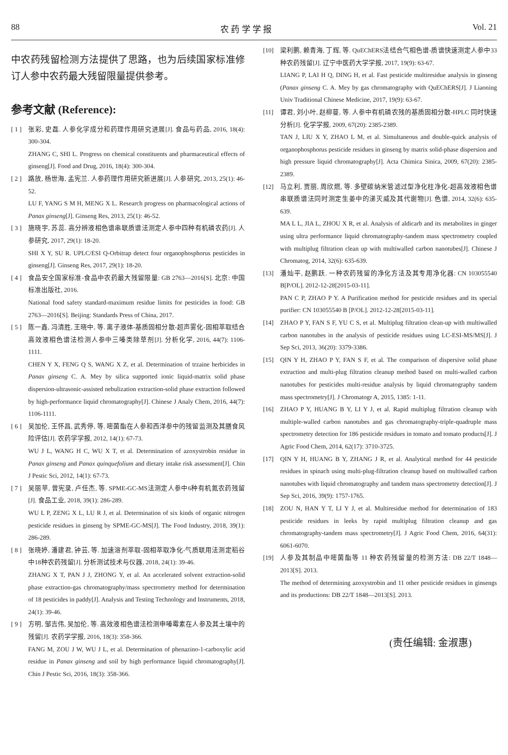88 农 药 学 学 报 Vol. 21
中农药残留检测方法提供了思路，也为后续国家标准修订人参中农药最大残留限量提供参考。
参考文献 (Reference):
[ 1 ]
张彩, 史磊. 人参化学成分和药理作用研究进展[J]. 食品与药品, 2016, 18(4): 300-304.
ZHANG C, SHI L. Progress on chemical constituents and pharmaceutical effects of ginseng[J]. Food and Drug, 2016, 18(4): 300-304.
[ 2 ]
路放, 杨世海, 孟宪兰. 人参药理作用研究新进展[J]. 人参研究, 2013, 25(1): 46-52.
LU F, YANG S M H, MENG X L. Research progress on pharmacological actions of Panax ginseng[J]. Ginseng Res, 2013, 25(1): 46-52.
[ 3 ]
施晓宇, 苏蕊. 高分辨液相色谱串联质谱法测定人参中四种有机磷农药[J]. 人参研究, 2017, 29(1): 18-20.
SHI X Y, SU R. UPLC/ESI Q-Orbitrap detect four organophosphorus pesticides in ginseng[J]. Ginseng Res, 2017, 29(1): 18-20.
[ 4 ]
食品安全国家标准-食品中农药最大残留限量: GB 2763—2016[S]. 北京: 中国标准出版社, 2016.
National food safety standard-maximum residue limits for pesticides in food: GB 2763—2016[S]. Beijing: Standards Press of China, 2017.
[ 5 ]
陈一鑫, 冯清胜, 王晓中, 等. 离子液体-基质固相分散-超声雾化-固相萃取结合高效液相色谱法检测人参中三嗪类除草剂[J]. 分析化学, 2016, 44(7): 1106-1111.
CHEN Y X, FENG Q S, WANG X Z, et al. Determination of trzaine herbicides in Panax ginseng C. A. Mey by silica supported ionic liquid-matrix solid phase dispersion-ultrasonic-assisted nebulization extraction-solid phase extraction followed by high-performance liquid chromatography[J]. Chinese J Analy Chem, 2016, 44(7): 1106-1111.
[ 6 ]
吴加伦, 王怀昌, 武秀停, 等. 嘧菌酯在人参和西洋参中的残留监测及其膳食风险评估[J]. 农药学学报, 2012, 14(1): 67-73.
WU J L, WANG H C, WU X T, et al. Determination of azoxystrobin residue in Panax ginseng and Panax quinquefolium and dietary intake risk assessment[J]. Chin J Pestic Sci, 2012, 14(1): 67-73.
[ 7 ]
吴丽苹, 曾宪录, 卢任杰, 等. SPME-GC-MS法测定人参中6种有机氮农药残留[J]. 食品工业, 2018, 39(1): 286-289.
WU L P, ZENG X L, LU R J, et al. Determination of six kinds of organic nitrogen pesticide residues in ginseng by SPME-GC-MS[J]. The Food Industry, 2018, 39(1): 286-289.
[ 8 ]
张晓婷, 潘建君, 钟芸, 等. 加速溶剂萃取-固相萃取净化-气质联用法测定稻谷中18种农药残留[J]. 分析测试技术与仪器, 2018, 24(1): 39-46.
ZHANG X T, PAN J J, ZHONG Y, et al. An accelerated solvent extraction-solid phase extraction-gas chromatography/mass spectrometry method for determination of 18 pesticides in paddy[J]. Analysis and Testing Technology and Instruments, 2018, 24(1): 39-46.
[ 9 ]
方明, 邹吉伟, 吴加伦, 等. 高效液相色谱法检测申嗪霉素在人参及其土壤中的残留[J]. 农药学学报, 2016, 18(3): 358-366.
FANG M, ZOU J W, WU J L, et al. Determination of phenazino-1-carboxylic acid residue in Panax ginseng and soil by high performance liquid chromatography[J]. Chin J Pestic Sci, 2016, 18(3): 358-366.
[10] 梁利鹏, 赖青海, 丁辉, 等. QuEChERS法结合气相色谱-质谱快速测定人参中33种农药残留[J]. 辽宁中医药大学学报, 2017, 19(9): 63-67.
LIANG P, LAI H Q, DING H, et al. Fast pesticide multiresidue analysis in ginseng (Panax ginseng C. A. Mey by gas chromatography with QuEChERS[J]. J Liaoning Univ Traditional Chinese Medicine, 2017, 19(9): 63-67.
[11] 谭君, 刘小叶, 赵柳蔓, 等. 人参中有机磷农残的基质固相分散-HPLC 同时快速分析[J]. 化学学报, 2009, 67(20): 2385-2389.
TAN J, LIU X Y, ZHAO L M, et al. Simultaneous and double-quick analysis of organophosphorus pesticide residues in ginseng by matrix solid-phase dispersion and high pressure liquid chromatography[J]. Acta Chimica Sinica, 2009, 67(20): 2385-2389.
[12] 马立利, 贾丽, 周欣燃, 等. 多壁碳纳米管滤过型净化柱净化-超高效液相色谱串联质谱法同时测定生姜中的涕灭威及其代谢物[J]. 色谱, 2014, 32(6): 635-639.
MA L L, JIA L, ZHOU X R, et al. Analysis of aldicarb and its metabolites in ginger using ultra performance liquid chromatography-tandem mass spectrometry coupled with multiplug filtration clean up with multiwalled carbon nanotubes[J]. Chinese J Chromatog, 2014, 32(6): 635-639.
[13] 潘灿平, 赵鹏跃. 一种农药残留的净化方法及其专用净化器: CN 103055540 B[P/OL]. 2012-12-28[2015-03-11].
PAN C P, ZHAO P Y. A Purification method for pesticide residues and its special purifier: CN 103055540 B [P/OL]. 2012-12-28[2015-03-11].
[14] ZHAO P Y, FAN S F, YU C S, et al. Multiplug filtration clean-up with multiwalled carbon nanotubes in the analysis of pesticide residues using LC-ESI-MS/MS[J]. J Sep Sci, 2013, 36(20): 3379-3386.
[15] QIN Y H, ZHAO P Y, FAN S F, et al. The comparison of dispersive solid phase extraction and multi-plug filtration cleanup method based on multi-walled carbon nanotubes for pesticides multi-residue analysis by liquid chromatography tandem mass spectrometry[J]. J Chromatogr A, 2015, 1385: 1-11.
[16] ZHAO P Y, HUANG B Y, LI Y J, et al. Rapid multiplug filtration cleanup with multiple-walled carbon nanotubes and gas chromatography-triple-quadruple mass spectrometry detection for 186 pesticide residues in tomato and tomato products[J]. J Agric Food Chem, 2014, 62(17): 3710-3725.
[17] QIN Y H, HUANG B Y, ZHANG J R, et al. Analytical method for 44 pesticide residues in spinach using multi-plug-filtration cleanup based on multiwalled carbon nanotubes with liquid chromatography and tandem mass spectrometry detection[J]. J Sep Sci, 2016, 39(9): 1757-1765.
[18] ZOU N, HAN Y T, LI Y J, et al. Multiresidue method for determination of 183 pesticide residues in leeks by rapid multiplug filtration cleanup and gas chromatography-tandem mass spectrometry[J]. J Agric Food Chem, 2016, 64(31): 6061-6070.
[19] 人参及其制品中嘧菌酯等 11 种农药残留量的检测方法: DB 22/T 1848—2013[S]. 2013.
The method of determining azoxystrobin and 11 other pesticide residues in ginsengs and its productions: DB 22/T 1848—2013[S]. 2013.
(责任编辑: 金淑惠)